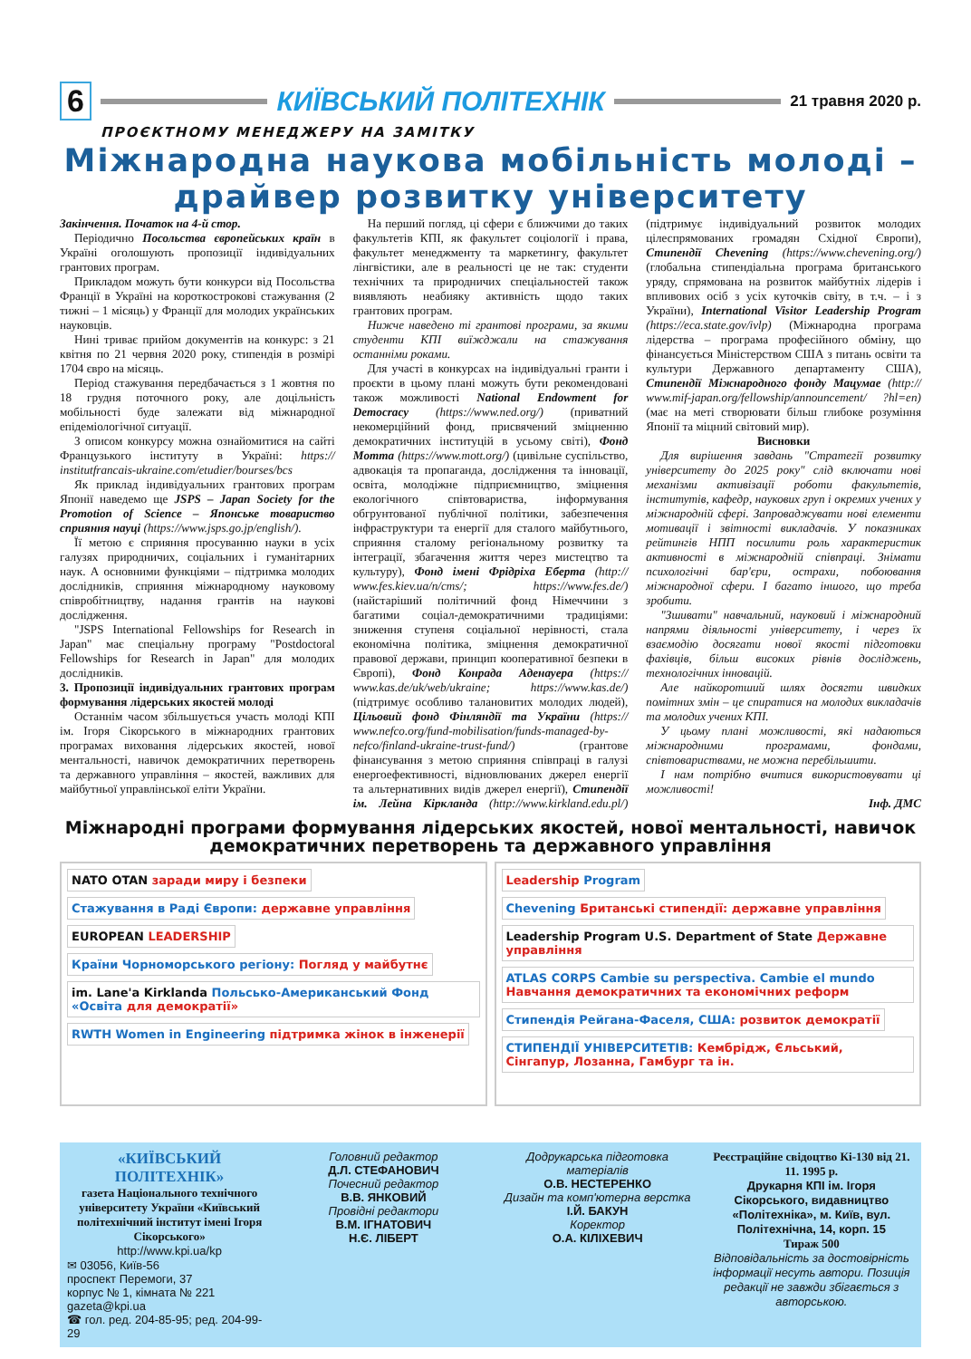6 КИЇВСЬКИЙ ПОЛІТЕХНІК 21 травня 2020 р.
ПРОЄКТНОМУ МЕНЕДЖЕРУ НА ЗАМІТКУ
Міжнародна наукова мобільність молоді – драйвер розвитку університету
Закінчення. Початок на 4-й стор.
Періодично Посольства європейських країн в Україні оголошують пропозиції індивідуальних грантових програм.
Прикладом можуть бути конкурси від Посольства Франції в Україні на короткострокові стажування (2 тижні – 1 місяць) у Франції для молодих українських науковців.
Нині триває прийом документів на конкурс: з 21 квітня по 21 червня 2020 року, стипендія в розмірі 1704 євро на місяць.
Період стажування передбачається з 1 жовтня по 18 грудня поточного року, але доцільність мобільності буде залежати від міжнародної епідеміологічної ситуації.
З описом конкурсу можна ознайомитися на сайті Французького інституту в Україні: https:// institutfrancais-ukraine.com/etudier/bourses/bcs
Як приклад індивідуальних грантових програм Японії наведемо ще JSPS – Japan Society for the Promotion of Science – Японське товариство сприяння науці (https://www.jsps.go.jp/english/).
Її метою є сприяння просуванню науки в усіх галузях природничих, соціальних і гуманітарних наук. А основними функціями – підтримка молодих дослідників, сприяння міжнародному науковому співробітництву, надання грантів на наукові дослідження.
"JSPS International Fellowships for Research in Japan" має спеціальну програму "Postdoctoral Fellowships for Research in Japan" для молодих дослідників.
3. Пропозиції індивідуальних грантових програм формування лідерських якостей молоді
Останнім часом збільшується участь молоді КПІ ім. Ігоря Сікорського в міжнародних грантових програмах виховання лідерських якостей, нової ментальності, навичок демократичних перетворень та державного управління – якостей, важливих для майбутньої управлінської еліти України.
На перший погляд, ці сфери є ближчими до таких факультетів КПІ, як факультет соціології і права, факультет менеджменту та маркетингу, факультет лінгвістики, але в реальності це не так: студенти технічних та природничих спеціальностей також виявляють неабияку активність щодо таких грантових програм.
Нижче наведено ті грантові програми, за якими студенти КПІ виїжджали на стажування останніми роками.
Для участі в конкурсах на індивідуальні гранти і проєкти в цьому плані можуть бути рекомендовані також можливості National Endowment for Democracy (https://www.ned.org/) (приватний некомерційний фонд, присвячений зміцненню демократичних інституцій в усьому світі), Фонд Momma (https://www.mott.org/) (цивільне суспільство, адвокація та пропаганда, дослідження та інновації, освіта, молодіжне підприємництво, зміцнення екологічного співтовариства, інформування обгрунтованої публічної політики, забезпечення інфраструктури та енергії для сталого майбутнього, сприяння сталому регіональному розвитку та інтеграції, збагачення життя через мистецтво та культуру), Фонд імені Фрідріха Еберта (http:// www.fes.kiev.ua/n/cms/; https://www.fes.de/) (найстаріший політичний фонд Німеччини з багатими соціал-демократичними традиціями: зниження ступеня соціальної нерівності, стала економічна політика, зміцнення демократичної правової держави, принцип кооперативної безпеки в Європі), Фонд Конрада Аденауера (https:// www.kas.de/uk/web/ukraine; https://www.kas.de/) (підтримує особливо талановитих молодих людей), Цільовий фонд Фінляндії та України (https:// www.nefco.org/fund-mobilisation/funds-managed-by-nefco/finland-ukraine-trust-fund/) (грантове фінансування з метою сприяння співпраці в галузі енергоефективності, відновлюваних джерел енергії та альтернативних видів джерел енергії), Стипендії ім. Лейна Кіркланда (http://www.kirkland.edu.pl/) (підтримує індивідуальний розвиток молодих цілеспрямованих громадян Східної Європи), Стипендії Chevening (https://www.chevening.org/) (глобальна стипендіальна програма британського уряду, спрямована на розвиток майбутніх лідерів і впливових осіб з усіх куточків світу, в т.ч. – і з України), International Visitor Leadership Program (https://eca.state.gov/ivlp) (Міжнародна програма лідерства – програма професійного обміну, що фінансується Міністерством США з питань освіти та культури Державного департаменту США), Стипендії Міжнародного фонду Мацумае (http:// www.mif-japan.org/fellowship/announcement/ ?hl=en) (має на меті створювати більш глибоке розуміння Японії та міцний світовий мир).
Висновки
Для вирішення завдань "Стратегії розвитку університету до 2025 року" слід включати нові механізми активізації роботи факультетів, інститутів, кафедр, наукових груп і окремих учених у міжнародній сфері. Запроваджувати нові елементи мотивації і звітності викладачів. У показниках рейтингів НПП посилити роль характеристик активності в міжнародній співпраці. Знімати психологічні бар'єри, острахи, побоювання міжнародної сфери. І багато іншого, що треба зробити.
"Зшивати" навчальний, науковий і міжнародний напрями діяльності університету, і через їх взаємодію досягати нової якості підготовки фахівців, більш високих рівнів досліджень, технологічних інновацій.
Але найкоротший шлях досягти швидких помітних змін – це спиратися на молодих викладачів та молодих учених КПІ.
У цьому плані можливості, які надаються міжнародними програмами, фондами, співтовариствами, не можна перебільшити.
І нам потрібно вчитися використовувати ці можливості!
Інф. ДМС
Міжнародні програми формування лідерських якостей, нової ментальності, навичок демократичних перетворень та державного управління
NATO OTAN заради миру і безпеки
Стажування в Раді Європи: державне управління
EUROPEAN LEADERSHIP
Країни Чорноморського регіону: Погляд у майбутнє
im. Lane'a Kirklanda Польсько-Американський Фонд «Освіта для демократії»
RWTH Women in Engineering підтримка жінок в інженерії
Leadership Program
Chevening Британські стипендії: державне управління
Leadership Program U.S. Department of State Державне управління
ATLAS CORPS Cambie su perspectiva. Cambie el mundo Навчання демократичних та економічних реформ
Стипендія Рейгана-Фаселя, США: розвиток демократії
СТИПЕНДІЇ УНІВЕРСИТЕТІВ: Кембрідж, Єльський, Сінгапур, Лозанна, Гамбург та ін.
«КИЇВСЬКИЙ ПОЛІТЕХНІК»
газета Національного технічного університету України «Київський політехнічний інститут імені Ігоря Сікорського»
http://www.kpi.ua/kp
✉ 03056, Київ-56
проспект Перемоги, 37
корпус № 1, кімната № 221
gazeta@kpi.ua
☎ гол. ред. 204-85-95; ред. 204-99-29
Головний редактор
Д.Л. СТЕФАНОВИЧ
Почесний редактор
В.В. ЯНКОВИЙ
Провідні редактори
В.М. ІГНАТОВИЧ
Н.Є. ЛІБЕРТ
Додрукарська підготовка матеріалів
О.В. НЕСТЕРЕНКО
Дизайн та комп'ютерна верстка
І.Й. БАКУН
Коректор
О.А. КІЛІХЕВИЧ
Реєстраційне свідоцтво Кі-130 від 21. 11. 1995 р.
Друкарня КПІ ім. Ігоря Сікорського, видавництво «Політехніка», м. Київ, вул. Політехнічна, 14, корп. 15
Тираж 500
Відповідальність за достовірність інформації несуть автори. Позиція редакції не завжди збігається з авторською.